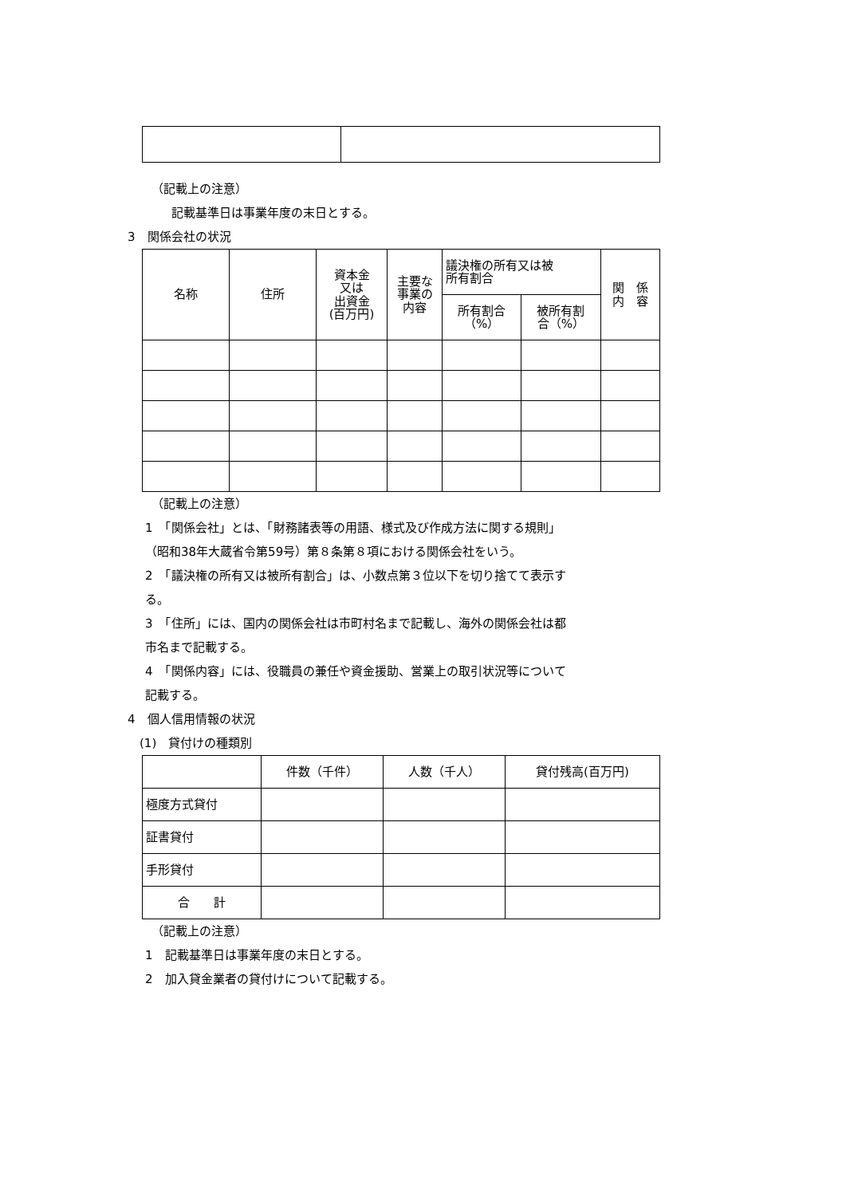（記載上の注意）
記載基準日は事業年度の末日とする。
3　関係会社の状況
| 名称 | 住所 | 資本金 又は 出資金 (百万円) | 主要な 事業の 内容 | 議決権の所有又は被 所有割合 | | 関 係 内 容 |
| --- | --- | --- | --- | --- | --- | --- |
| | | | | 所有割合 （%） | 被所有割 合（%） | |
（記載上の注意）
1　「関係会社」とは、「財務諸表等の用語、様式及び作成方法に関する規則」
（昭和38年大蔵省令第59号）第８条第８項における関係会社をいう。
2　「議決権の所有又は被所有割合」は、小数点第３位以下を切り捨てて表示す
る。
3　「住所」には、国内の関係会社は市町村名まで記載し、海外の関係会社は都
市名まで記載する。
4　「関係内容」には、役職員の兼任や資金援助、営業上の取引状況等について
記載する。
4　個人信用情報の状況
(1)　貸付けの種類別
| | 件数（千件） | 人数（千人） | 貸付残高(百万円) |
| --- | --- | --- | --- |
| 極度方式貸付 | | | |
| 証書貸付 | | | |
| 手形貸付 | | | |
| 合 計 | | | |
（記載上の注意）
1　記載基準日は事業年度の末日とする。
2　加入貸金業者の貸付けについて記載する。